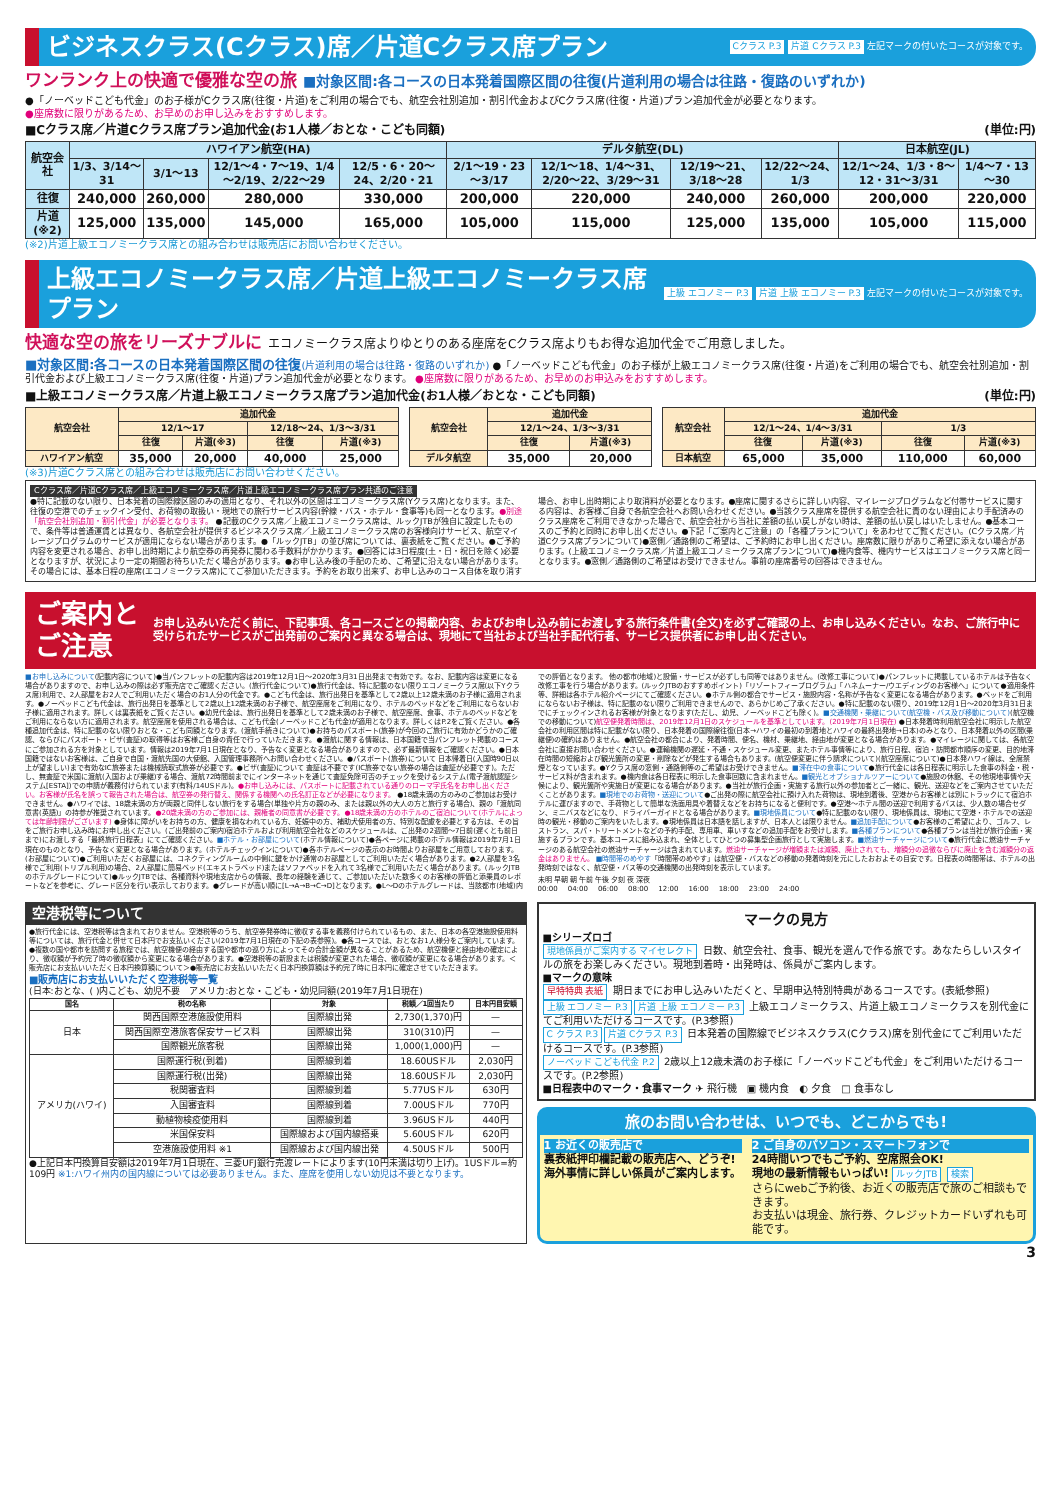ビジネスクラス(Cクラス)席／片道Cクラス席プラン
Cクラス P.3 片道 Cクラス P.3 左記マークの付いたコースが対象です。
ワンランク上の快適で優雅な空の旅 ■対象区間:各コースの日本発着国際区間の往復(片道利用の場合は往路・復路のいずれか)
●「ノーベッドこども代金」のお子様がCクラス席(往復・片道)をご利用の場合でも、航空会社別追加・割引代金およびCクラス席(往復・片道)プラン追加代金が必要となります。
●座席数に限りがあるため、お早めのお申し込みをおすすめします。
■Cクラス席／片道Cクラス席プラン追加代金(お1人様／おとな・こども同額) (単位:円)
| 航空会社 | ハワイアン航空(HA) | | | | デルタ航空(DL) | | | | 日本航空(JL) | |
| --- | --- | --- | --- | --- | --- | --- | --- | --- | --- | --- |
| | 1/3、3/14～31 | 3/1～13 | 12/1～4・7～19、1/4～2/19、2/22～29 | 12/5・6・20～24、2/20・21 | 2/1～19・23～3/17 | 12/1～18、1/4～31、2/20～22、3/29～31 | 12/19～21、3/18～28 | 12/22～24、1/3 | 12/1～24、1/3・8～12・31～3/31 | 1/4～7・13～30 |
| 往復 | 240,000 | 260,000 | 280,000 | 330,000 | 200,000 | 220,000 | 240,000 | 260,000 | 200,000 | 220,000 |
| 片道 (※2) | 125,000 | 135,000 | 145,000 | 165,000 | 105,000 | 115,000 | 125,000 | 135,000 | 105,000 | 115,000 |
(※2)片道上級エコノミークラス席との組み合わせは販売店にお問い合わせください。
上級エコノミークラス席／片道上級エコノミークラス席プラン
上級 エコノミー P.3 片道 上級 エコノミー P.3 左記マークの付いたコースが対象です。
快適な空の旅をリーズナブルに エコノミークラス席よりゆとりのある座席をCクラス席よりもお得な追加代金でご用意しました。
■対象区間:各コースの日本発着国際区間の往復(片道利用の場合は往路・復路のいずれか) ●「ノーベッドこども代金」のお子様が上級エコノミークラス席(往復・片道)をご利用の場合でも、航空会社別追加・割引代金および上級エコノミークラス席(往復・片道)プラン追加代金が必要となります。 ●座席数に限りがあるため、お早めのお申込みをおすすめします。
■上級エコノミークラス席／片道上級エコノミークラス席プラン追加代金(お1人様／おとな・こども同額) (単位:円)
| 航空会社 | 追加代金 | | | |
| --- | --- | --- | --- | --- |
| | 12/1～17 | | 12/18～24、1/3～3/31 | |
| | 往復 | 片道(※3) | 往復 | 片道(※3) |
| ハワイアン航空 | 35,000 | 20,000 | 40,000 | 25,000 |
| 航空会社 | 追加代金 | |
| --- | --- | --- |
| | 12/1～24、1/3～3/31 | |
| | 往復 | 片道(※3) |
| デルタ航空 | 35,000 | 20,000 |
| 航空会社 | 追加代金 | | | |
| --- | --- | --- | --- | --- |
| | 12/1～24、1/4～3/31 | | 1/3 | |
| | 往復 | 片道(※3) | 往復 | 片道(※3) |
| 日本航空 | 65,000 | 35,000 | 110,000 | 60,000 |
(※3)片道Cクラス席との組み合わせは販売店にお問い合わせください。
Cクラス席／片道Cクラス席／上級エコノミークラス席／片道上級エコノミークラス席プラン共通のご注意
●特に記載のない限り、日本発着の国際線区間のみの適用となり、それ以外の区間はエコノミークラス席(Yクラス席)となります。また、往復の空港でのチェックイン受付、お荷物の取扱い・現地での旅行サービス内容(幹線・バス・ホテル・食事等)も同一となります。●別途「航空会社別追加・割引代金」が必要となります。 ●記載のCクラス席／上級エコノミークラス席は、ルックJTBが独自に設定したもので、条件等は普通運賃とは異なり、各航空会社が提供するビジネスクラス席／上級エコノミークラス席のお客様向けサービス、航空マイレージプログラムのサービスが適用にならない場合があります。●「ルックJTB」の並び席については、裏表紙をご覧ください。●ご予約内容を変更される場合、お申し出時期により航空券の再発券に関わる手数料がかかります。●回答には3日程度(土・日・祝日を除く)必要となりますが、状況により一定の期間お待ちいただく場合があります。●お申し込み後の手配のため、ご希望に沿えない場合があります。その場合には、基本日程の座席(エコノミークラス席)にてご参加いただきます。予約をお取り出来ず、お申し込みのコース自体を取り消す場合、お申し出時期により取消料が必要となります。●座席に関するさらに詳しい内容、マイレージプログラムなど付帯サービスに関する内容は、お客様ご自身で各航空会社へお問い合わせください。●当該クラス座席を提供する航空会社に責のない理由により手配済みのクラス座席をご利用できなかった場合で、航空会社から当社に差額の払い戻しがない時は、差額の払い戻しはいたしません。●基本コースのご予約と同時にお申し出ください。●下記「ご案内とご注意」の「各種プランについて」をあわせてご覧ください。(Cクラス席／片道Cクラス席プランについて)●窓側／通路側のご希望は、ご予約時にお申し出ください。座席数に限りがありご希望に添えない場合があります。(上級エコノミークラス席／片道上級エコノミークラス席プランについて)●機内食等、機内サービスはエコノミークラス席と同一となります。●窓側／通路側のご希望はお受けできません。事前の座席番号の回答はできません。
ご案内とご注意
お申し込みいただく前に、下記事項、各コースごとの掲載内容、およびお申し込み前にお渡しする旅行条件書(全文)を必ずご確認の上、お申し込みください。なお、ご旅行中に受けられたサービスがご出発前のご案内と異なる場合は、現地にて当社および当社手配代行者、サービス提供者にお申し出ください。
■お申し込みについて(記載内容について)●当パンフレットの記載内容は2019年12月1日～2020年3月31日出発まで有効です。なお、記載内容は変更になる場合がありますので、お申し込みの際は必ず販売店でご確認ください。(旅行代金について)●旅行代金は、特に記載のない限りエコノミークラス席(以下Yクラス席)利用で、2人部屋をお2人でご利用いただく場合のお1人分の代金です。●こども代金は、旅行出発日を基準として2歳以上12歳未満のお子様に適用されます。●ノーベッドこども代金は、旅行出発日を基準として2歳以上12歳未満のお子様で、航空座席をご利用になり、ホテルのベッドなどをご利用にならないお子様に適用されます。詳しくは裏表紙をご覧ください。●幼児代金は、旅行出発日を基準として2歳未満のお子様で、航空座席、食事、ホテルのベッドなどをご利用にならない方に適用されます。航空座席を使用される場合は、こども代金(ノーベッドこども代金)が適用となります。詳しくはP.2をご覧ください。●各種追加代金は、特に記載のない限りおとな・こども同額となります。(渡航手続きについて)●お持ちのパスポート(旅券)が今回のご旅行に有効かどうかのご確認、ならびにパスポート・ビザ(査証)の取得等はお客様ご自身の責任で行っていただきます。●渡航に関する情報は、日本国籍で当パンフレット掲載のコースにご参加される方を対象としています。情報は2019年7月1日現在となり、予告なく変更となる場合がありますので、必ず最新情報をご確認ください。●日本国籍ではないお客様は、ご自身で自国・渡航先国の大使館、入国管理事務所へお問い合わせください。●パスポート(旅券)について 日本帰着日(入国時90日以上が望ましい)まで有効なIC旅券または機械読取式旅券が必要です。●ビザ(査証)について 査証は不要です(IC旅券でない旅券の場合は査証が必要です)。ただし、無査証で米国に渡航(入国および乗継)する場合、渡航72時間前までにインターネットを通じて査証免除可否のチェックを受けるシステム(電子渡航認証システム[ESTA])での申請が義務付けられています(有料/14USドル)。●お申し込みには、パスポートに記載されている通りのローマ字氏名をお申し出ください。お客様が氏名を誤って報告された場合は、航空券の発行替え、関係する機関への氏名訂正などが必要になります。 ●18歳未満の方のみのご参加はお受けできません。●ハワイでは、18歳未満の方が両親と同伴しない旅行をする場合(単独や片方の親のみ、または親以外の大人の方と旅行する場合)、親の「渡航同意書(英語)」の持参が推奨されています。●20歳未満の方のご参加には、親権者の同意書が必要です。●18歳未満の方のホテルのご宿泊について(ホテルによっては年齢制限がございます) ●身体に障がいをお持ちの方、健康を損なわれている方、妊娠中の方、補助犬使用者の方、特別な配慮を必要とする方は、その旨をご旅行お申し込み時にお申し出ください。(ご出発前のご案内)宿泊ホテルおよび利用航空会社などのスケジュールは、ご出発の2週間～7日前(遅くとも前日まで)にお渡しする「最終旅行日程表」にてご確認ください。■ホテル・お部屋について(ホテル情報について)●各ページに掲載のホテル情報は2019年7月1日現在のものとなり、予告なく変更となる場合があります。(ホテルチェックインについて)●各ホテルページの表示のお時間よりお部屋をご用意しております。(お部屋について)●ご利用いただくお部屋には、コネクティングルームの中側に鍵をかけ通常のお部屋としてご利用いただく場合があります。●2人部屋を3名様でご利用(トリプル利用)の場合、2人部屋に簡易ベッド(エキストラベッド)またはソファベッドを入れて3名様でご利用いただく場合があります。(ルックJTBのホテルグレードについて)●ルックJTBでは、各種資料や現地支店からの情報、長年の経験を通じて、ご参加いただいた数多くのお客様の評価と添乗員のレポートなどを参考に、グレード区分を行い表示しております。●グレードが高い順に[L→A→B→C→D]となります。●L～Dのホテルグレードは、当該都市(地域)内での評価となります。 他の都市(地域)と設備・サービスが必ずしも同等ではありません。(改修工事について)●パンフレットに掲載しているホテルは予告なく改修工事を行う場合があります。(ルックJTBのおすすめポイント)「リゾートフィープログラム」「ハネムーナー/ウエディングのお客様へ」について●適用条件等、詳細は各ホテル紹介ページにてご確認ください。●ホテル側の都合でサービス・施設内容・名称が予告なく変更になる場合があります。●ベッドをご利用にならないお子様は、特に記載のない限りご利用できませんので、あらかじめご了承ください。●特に記載のない限り、2019年12月1日～2020年3月31日までにチェックインされるお客様が対象となります(ただし、幼児、ノーベッドこども除く)。■交通機関・乗継について(航空機・バス及び移動について)(航空機での移動について)航空便発着時間は、2019年12月1日のスケジュールを基準としています。(2019年7月1日現在) ●日本発着時利用航空会社に明示した航空会社の利用区間は特に記載がない限り、日本発着の国際線往復(日本→ハワイの最初の到着地とハワイの最終出発地→日本)のみとなり、日本発着以外の区間(乗継便)の確約はありません。●航空会社の都合により、発着時間、便名、機材、乗継地、経由地が変更となる場合があります。●マイレージに関しては、各航空会社に直接お問い合わせください。●運輸機関の遅延・不通・スケジュール変更、またホテル事情等により、旅行日程、宿泊・訪問都市順序の変更、目的地滞在時間の短縮および観光箇所の変更・削除などが発生する場合もあります。(航空便変更に伴う請求について)(航空座席について)●日本発ハワイ線は、全席禁煙となっています。●Yクラス席の窓側・通路側等のご希望はお受けできません。■滞在中の食事について●旅行代金には各日程表に明示した食事の料金・税・サービス料が含まれます。●機内食は各日程表に明示した食事回数に含まれません。■観光とオプショナルツアーについて●施設の休館、その他現地事情や天候により、観光箇所や実施日が変更になる場合があります。●当社が旅行企画・実施する旅行以外の参加者とご一緒に、観光、送迎などをご案内させていただくことがあります。■現地でのお荷物・送迎について●ご出発の際に航空会社に預け入れた荷物は、現地到着後、空港からお客様とは別にトラックにて宿泊ホテルに運びますので、手荷物として簡単な洗面用具や着替えなどをお持ちになると便利です。●空港～ホテル間の送迎で利用するバスは、少人数の場合セダン、ミニバスなどになり、ドライバーガイドとなる場合があります。■現地係員について●特に記載のない限り、現地係員は、現地にて空港・ホテルでの送迎時の観光・移動のご案内をいたします。●現地係員は日本語を話しますが、日本人とは限りません。■追加手配について●お客様のご希望により、ゴルフ、レストラン、スパ・トリートメントなどの予約手配、専用車、車いすなどの追加手配をお受けします。■各種プランについて●各種プランは当社が旅行企画・実施するプランです。基本コースに組み込まれ、全体としてひとつの募集型企画旅行として実施します。■燃油サーチャージについて●旅行代金に燃油サーチャージのある航空会社の燃油サーチャージは含まれています。燃油サーチャージが増額または減額、廃止されても、増額分の追徴ならびに廃止を含む減額分の返金はありません。 ■時間帯のめやす「時間帯のめやす」は航空便・バスなどの移動の発着時刻を元にしたおおよその目安です。日程表の時間帯は、ホテルの出発時刻ではなく、航空便・バス等の交通機関の出発時刻を表示しています。
未明 早朝 朝 午前 午後 夕刻 夜 深夜
00:00 04:00 06:00 08:00 12:00 16:00 18:00 23:00 24:00
空港税等について
●旅行代金には、空港税等は含まれておりません。空港税等のうち、航空券発券時に徴収する事を義務付けられているもの、また、日本の各空港施設使用料等については、旅行代金と併せて日本円でお支払いください(2019年7月1日現在の下記の表参照)。●各コースでは、おとなお1人様分をご案内しています。●複数の国や都市を訪問する旅程では、航空機便の経由する国や都市の巡り方によってその合計金額が異なることがあるため、航空機便と経由地の確定により、徴収額が予約完了時の徴収額から変更になる場合があります。●空港税等の新設または税額が変更された場合、徴収額が変更になる場合があります。＜販売店にお支払いいただく日本円換算額について＞●販売店にお支払いいただく日本円換算額は予約完了時に日本円に確定させていただきます。
■販売店にお支払いいただく空港税等一覧
(日本:おとな、( )内こども、幼児不要　アメリカ:おとな・こども・幼児同額(2019年7月1日現在)
| 国名 | 税の名称 | 対象 | 税額／1回当たり | 日本円目安額 |
| --- | --- | --- | --- | --- |
| 日本 | 関西国際空港施設使用料 | 国際線出発 | 2,730(1,370)円 | — |
| | 関西国際空港旅客保安サービス料 | 国際線出発 | 310(310)円 | — |
| | 国際観光旅客税 | 国際線出発 | 1,000(1,000)円 | — |
| アメリカ(ハワイ) | 国際運行税(到着) | 国際線到着 | 18.60USドル | 2,030円 |
| | 国際運行税(出発) | 国際線出発 | 18.60USドル | 2,030円 |
| | 税関審査料 | 国際線到着 | 5.77USドル | 630円 |
| | 入国審査料 | 国際線到着 | 7.00USドル | 770円 |
| | 動植物検疫使用料 | 国際線到着 | 3.96USドル | 440円 |
| | 米国保安料 | 国際線および国内線搭乗 | 5.60USドル | 620円 |
| | 空港施設使用料 ※1 | 国際線および国内線出発 | 4.50USドル | 500円 |
●上記日本円換算目安額は2019年7月1日現在、三菱UFJ銀行売渡レートによります(10円未満は切り上げ)。1USドル=約109円 ※1:ハワイ州内の国内線については必要ありません。また、座席を使用しない幼児は不要となります。
マークの見方
■シリーズロゴ
現地係員がご案内する マイセレクト 日数、航空会社、食事、観光を選んで作る旅です。あなたらしいスタイルの旅をお楽しみください。現地到着時・出発時は、係員がご案内します。
■マークの意味
早特特典 表紙 期日までにお申し込みいただくと、早期申込特別特典があるコースです。(表紙参照)
上級 エコノミー P.3 片道 上級 エコノミー P.3 上級エコノミークラス、片道上級エコノミークラスを別代金にてご利用いただけるコースです。(P.3参照)
C クラス P.3 片道 Cクラス P.3 日本発着の国際線でビジネスクラス(Cクラス)席を別代金にてご利用いただけるコースです。(P.3参照)
ノーベッド こども代金 P.2 2歳以上12歳未満のお子様に「ノーベッドこども代金」をご利用いただけるコースです。(P.2参照)
■日程表中のマーク・食事マーク ✈ 飛行機　▣ 機内食　◐ 夕食　□ 食事なし
旅のお問い合わせは、いつでも、どこからでも!
1 お近くの販売店で
裏表紙押印欄記載の販売店へ、どうぞ!
海外事情に詳しい係員がご案内します。
2 ご自身のパソコン・スマートフォンで
24時間いつでもご予約、空席照会OK!
現地の最新情報もいっぱい! ルックJTB 検索
さらにwebご予約後、お近くの販売店で旅のご相談もできます。
お支払いは現金、旅行券、クレジットカードいずれも可能です。
3